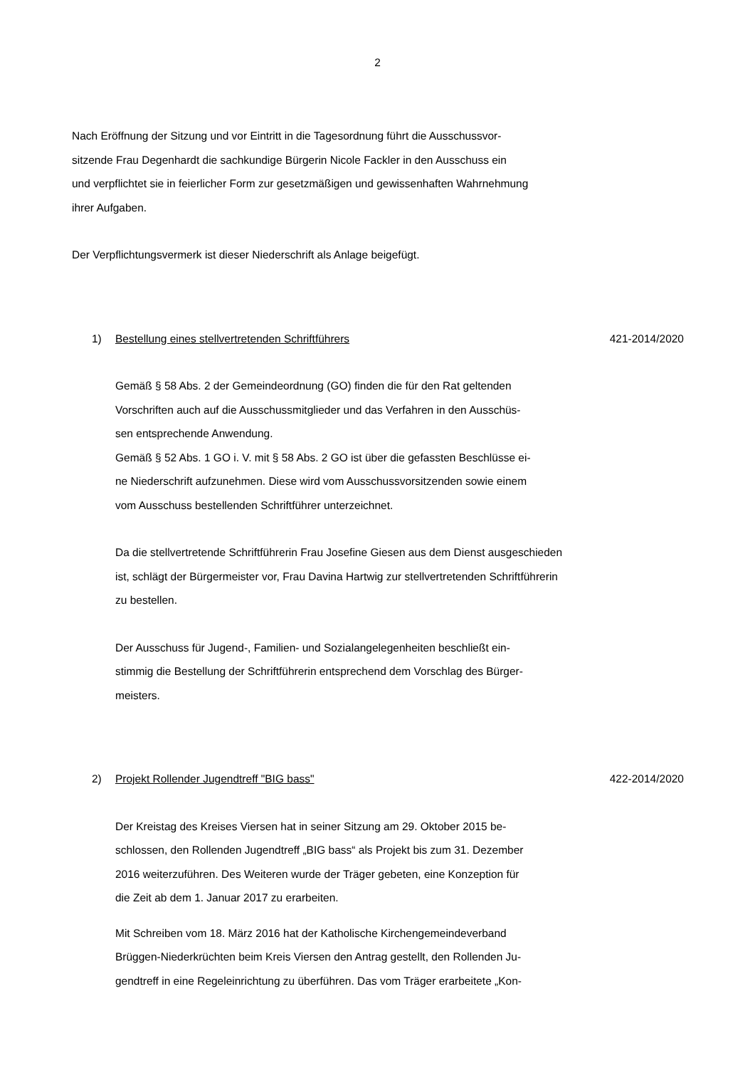2
Nach Eröffnung der Sitzung und vor Eintritt in die Tagesordnung führt die Ausschussvor-
sitzende Frau Degenhardt die sachkundige Bürgerin Nicole Fackler in den Ausschuss ein
und verpflichtet sie in feierlicher Form zur gesetzmäßigen und gewissenhaften Wahrnehmung
ihrer Aufgaben.
Der Verpflichtungsvermerk ist dieser Niederschrift als Anlage beigefügt.
1) Bestellung eines stellvertretenden Schriftführers 421-2014/2020
Gemäß § 58 Abs. 2 der Gemeindeordnung (GO) finden die für den Rat geltenden
Vorschriften auch auf die Ausschussmitglieder und das Verfahren in den Ausschüs-
sen entsprechende Anwendung.
Gemäß § 52 Abs. 1 GO i. V. mit § 58 Abs. 2 GO ist über die gefassten Beschlüsse ei-
ne Niederschrift aufzunehmen. Diese wird vom Ausschussvorsitzenden sowie einem
vom Ausschuss bestellenden Schriftführer unterzeichnet.
Da die stellvertretende Schriftführerin Frau Josefine Giesen aus dem Dienst ausgeschieden
ist, schlägt der Bürgermeister vor, Frau Davina Hartwig zur stellvertretenden Schriftführerin
zu bestellen.
Der Ausschuss für Jugend-, Familien- und Sozialangelegenheiten beschließt ein-
stimmig die Bestellung der Schriftführerin entsprechend dem Vorschlag des Bürger-
meisters.
2) Projekt Rollender Jugendtreff "BIG bass" 422-2014/2020
Der Kreistag des Kreises Viersen hat in seiner Sitzung am 29. Oktober 2015 be-
schlossen, den Rollenden Jugendtreff „BIG bass“ als Projekt bis zum 31. Dezember
2016 weiterzuführen. Des Weiteren wurde der Träger gebeten, eine Konzeption für
die Zeit ab dem 1. Januar 2017 zu erarbeiten.
Mit Schreiben vom 18. März 2016 hat der Katholische Kirchengemeindeverband
Brüggen-Niederkrüchten beim Kreis Viersen den Antrag gestellt, den Rollenden Ju-
gendtreff in eine Regeleinrichtung zu überführen. Das vom Träger erarbeitete „Kon-